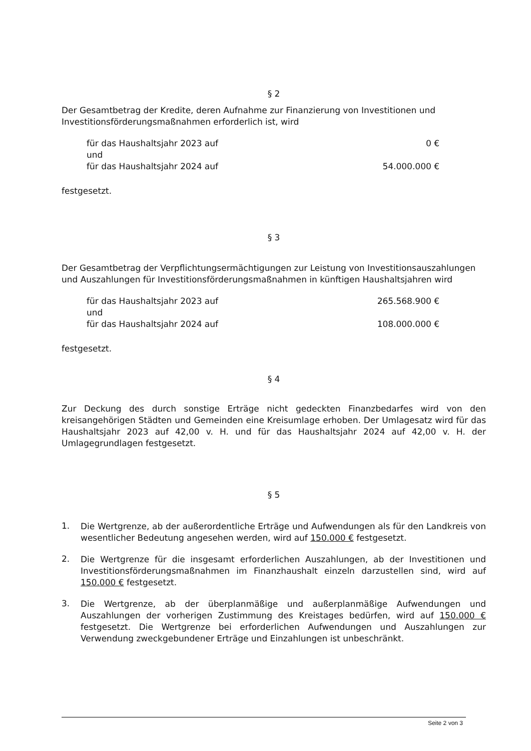§ 2
Der Gesamtbetrag der Kredite, deren Aufnahme zur Finanzierung von Investitionen und Investitionsförderungsmaßnahmen erforderlich ist, wird
| für das Haushaltsjahr 2023 auf | 0 € |
| und | |
| für das Haushaltsjahr 2024 auf | 54.000.000 € |
festgesetzt.
§ 3
Der Gesamtbetrag der Verpflichtungsermächtigungen zur Leistung von Investitionsauszahlungen und Auszahlungen für Investitionsförderungsmaßnahmen in künftigen Haushaltsjahren wird
| für das Haushaltsjahr 2023 auf | 265.568.900 € |
| und | |
| für das Haushaltsjahr 2024 auf | 108.000.000 € |
festgesetzt.
§ 4
Zur Deckung des durch sonstige Erträge nicht gedeckten Finanzbedarfes wird von den kreisangehörigen Städten und Gemeinden eine Kreisumlage erhoben. Der Umlagesatz wird für das Haushaltsjahr 2023 auf 42,00 v. H. und für das Haushaltsjahr 2024 auf 42,00 v. H. der Umlagegrundlagen festgesetzt.
§ 5
1.
Die Wertgrenze, ab der außerordentliche Erträge und Aufwendungen als für den Landkreis von wesentlicher Bedeutung angesehen werden, wird auf 150.000 € festgesetzt.
2.
Die Wertgrenze für die insgesamt erforderlichen Auszahlungen, ab der Investitionen und Investitionsförderungsmaßnahmen im Finanzhaushalt einzeln darzustellen sind, wird auf 150.000 € festgesetzt.
3.
Die Wertgrenze, ab der überplanmäßige und außerplanmäßige Aufwendungen und Auszahlungen der vorherigen Zustimmung des Kreistages bedürfen, wird auf 150.000 € festgesetzt. Die Wertgrenze bei erforderlichen Aufwendungen und Auszahlungen zur Verwendung zweckgebundener Erträge und Einzahlungen ist unbeschränkt.
Seite 2 von 3